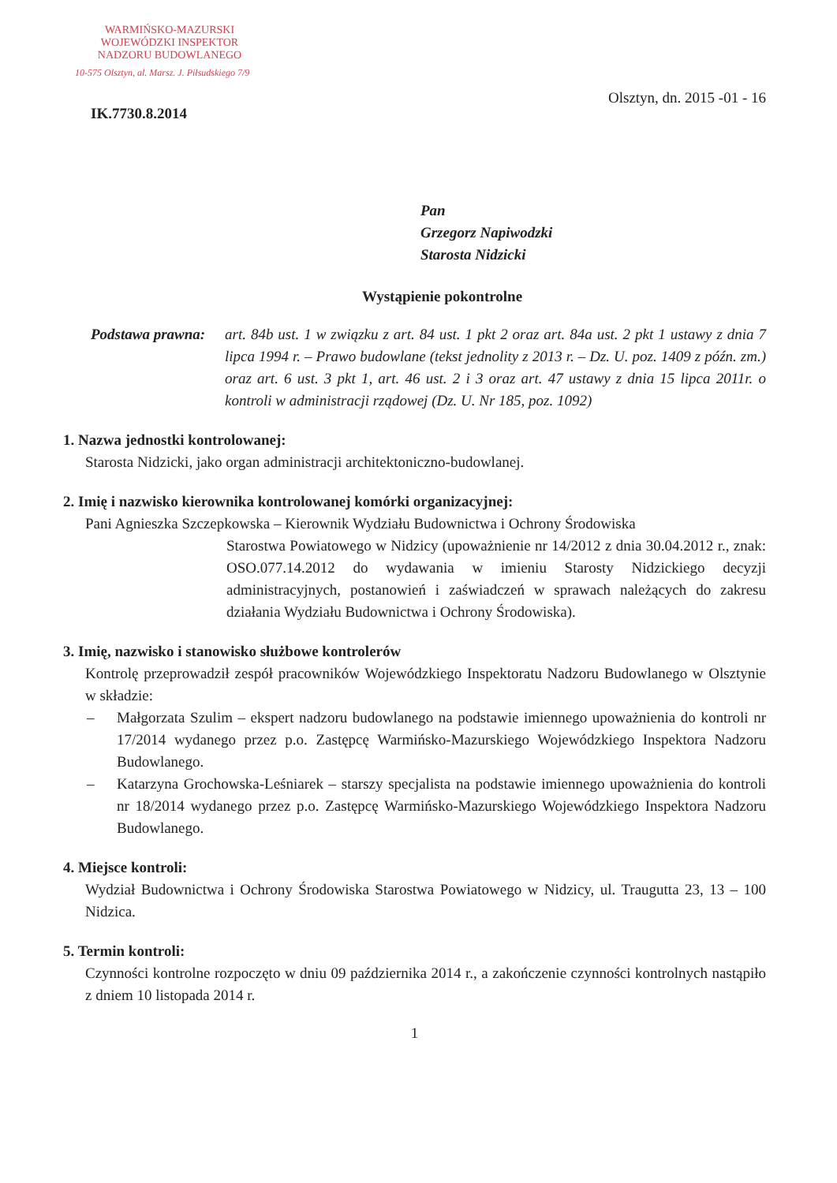WARMIŃSKO-MAZURSKI
WOJEWÓDZKI INSPEKTOR
NADZORU BUDOWLANEGO
10-575 Olsztyn, al. Marsz. J. Piłsudskiego 7/9
IK.7730.8.2014 Olsztyn, dn. 2015 -01 - 16
Pan
Grzegorz Napiwodzki
Starosta Nidzicki
Wystąpienie pokontrolne
Podstawa prawna:
art. 84b ust. 1 w związku z art. 84 ust. 1 pkt 2 oraz art. 84a ust. 2 pkt 1 ustawy z dnia 7 lipca 1994 r. – Prawo budowlane (tekst jednolity z 2013 r. – Dz. U. poz. 1409 z późn. zm.) oraz art. 6 ust. 3 pkt 1, art. 46 ust. 2 i 3 oraz art. 47 ustawy z dnia 15 lipca 2011r. o kontroli w administracji rządowej (Dz. U. Nr 185, poz. 1092)
1. Nazwa jednostki kontrolowanej:
Starosta Nidzicki, jako organ administracji architektoniczno-budowlanej.
2. Imię i nazwisko kierownika kontrolowanej komórki organizacyjnej:
Pani Agnieszka Szczepkowska – Kierownik Wydziału Budownictwa i Ochrony Środowiska
Starostwa Powiatowego w Nidzicy (upoważnienie nr 14/2012 z dnia 30.04.2012 r., znak: OSO.077.14.2012 do wydawania w imieniu Starosty Nidzickiego decyzji administracyjnych, postanowień i zaświadczeń w sprawach należących do zakresu działania Wydziału Budownictwa i Ochrony Środowiska).
3. Imię, nazwisko i stanowisko służbowe kontrolerów
Kontrolę przeprowadził zespół pracowników Wojewódzkiego Inspektoratu Nadzoru Budowlanego w Olsztynie w składzie:
– Małgorzata Szulim – ekspert nadzoru budowlanego na podstawie imiennego upoważnienia do kontroli nr 17/2014 wydanego przez p.o. Zastępcę Warmińsko-Mazurskiego Wojewódzkiego Inspektora Nadzoru Budowlanego.
– Katarzyna Grochowska-Leśniarek – starszy specjalista na podstawie imiennego upoważnienia do kontroli nr 18/2014 wydanego przez p.o. Zastępcę Warmińsko-Mazurskiego Wojewódzkiego Inspektora Nadzoru Budowlanego.
4. Miejsce kontroli:
Wydział Budownictwa i Ochrony Środowiska Starostwa Powiatowego w Nidzicy, ul. Traugutta 23, 13 – 100 Nidzica.
5. Termin kontroli:
Czynności kontrolne rozpoczęto w dniu 09 października 2014 r., a zakończenie czynności kontrolnych nastąpiło z dniem 10 listopada 2014 r.
1